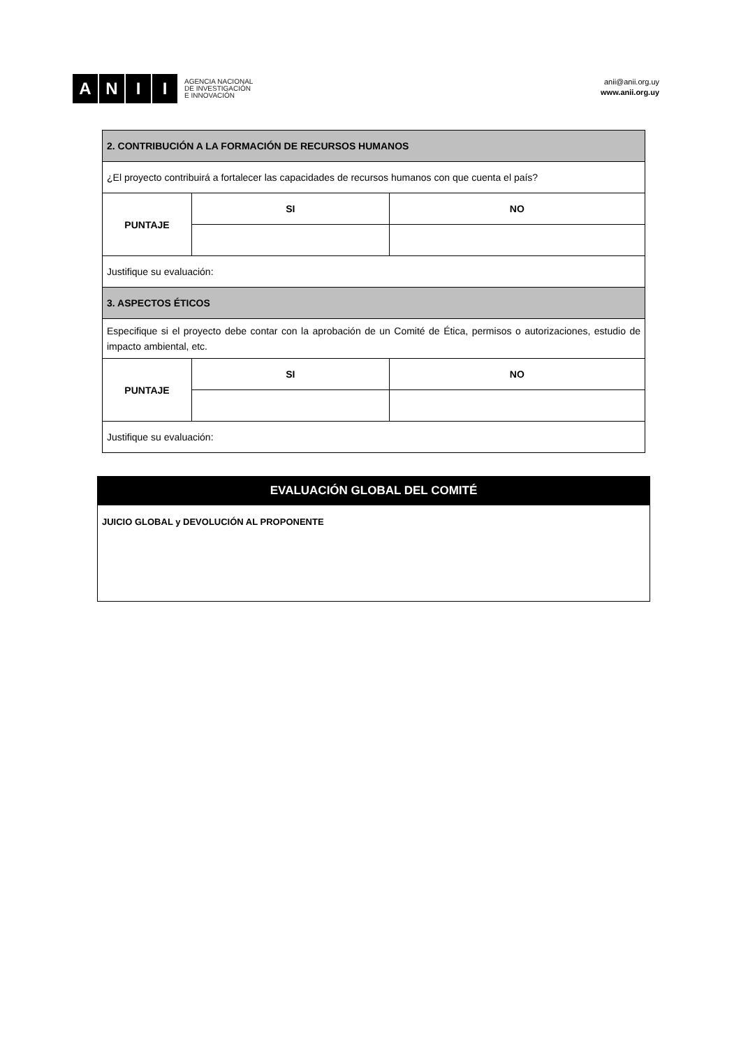A N I I
AGENCIA NACIONAL
DE INVESTIGACIÓN
E INNOVACIÓN
anii@anii.org.uy
www.anii.org.uy
| 2. CONTRIBUCIÓN A LA FORMACIÓN DE RECURSOS HUMANOS | | |
| ¿El proyecto contribuirá a fortalecer las capacidades de recursos humanos con que cuenta el país? | | |
| PUNTAJE | SI | NO |
| Justifique su evaluación: | | |
| 3. ASPECTOS ÉTICOS | | |
| Especifique si el proyecto debe contar con la aprobación de un Comité de Ética, permisos o autorizaciones, estudio de impacto ambiental, etc. | | |
| PUNTAJE | SI | NO |
| Justifique su evaluación: | | |
| EVALUACIÓN GLOBAL DEL COMITÉ |
| JUICIO GLOBAL y DEVOLUCIÓN AL PROPONENTE |